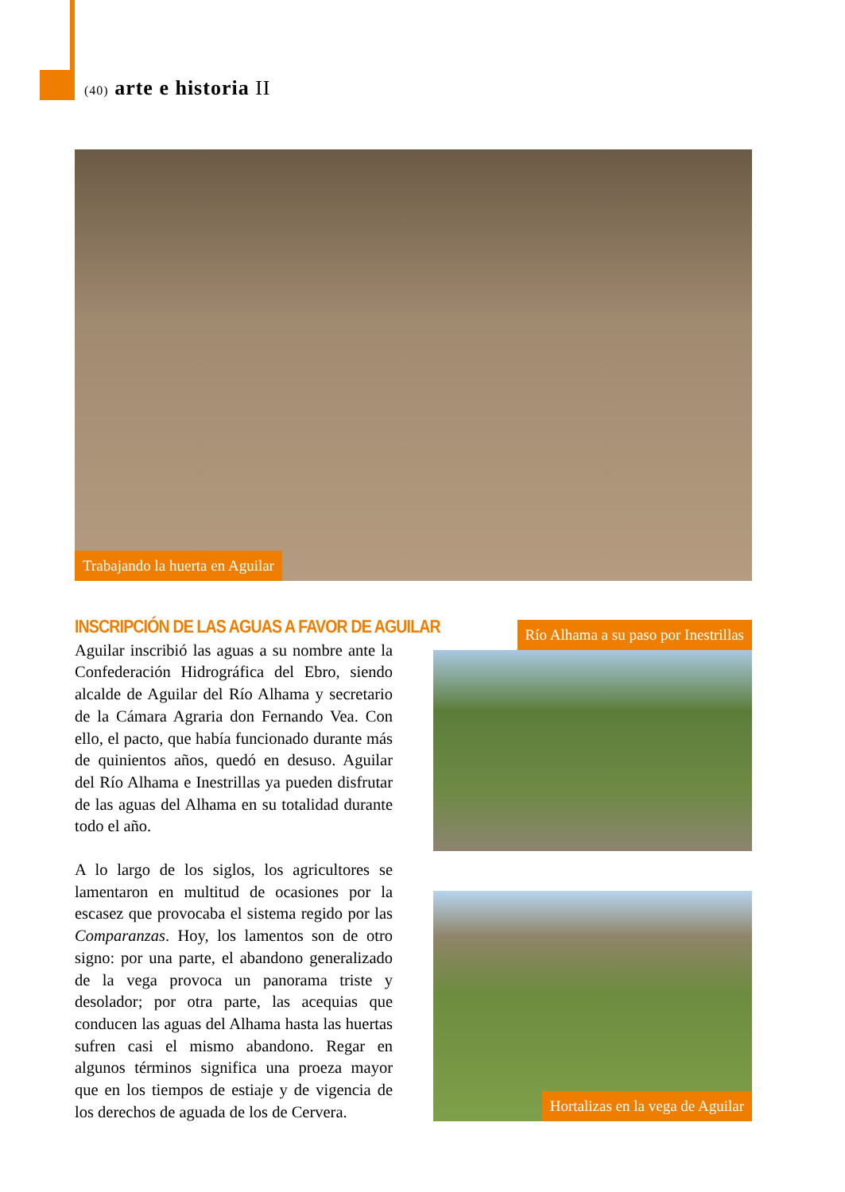(40) arte e historia II
Trabajando la huerta en Aguilar
INSCRIPCIÓN DE LAS AGUAS A FAVOR DE AGUILAR
Aguilar inscribió las aguas a su nombre ante la Confederación Hidrográfica del Ebro, siendo alcalde de Aguilar del Río Alhama y secretario de la Cámara Agraria don Fernando Vea. Con ello, el pacto, que había funcionado durante más de quinientos años, quedó en desuso. Aguilar del Río Alhama e Inestrillas ya pueden disfrutar de las aguas del Alhama en su totalidad durante todo el año.
A lo largo de los siglos, los agricultores se lamentaron en multitud de ocasiones por la escasez que provocaba el sistema regido por las Comparanzas. Hoy, los lamentos son de otro signo: por una parte, el abandono generalizado de la vega provoca un panorama triste y desolador; por otra parte, las acequias que conducen las aguas del Alhama hasta las huertas sufren casi el mismo abandono. Regar en algunos términos significa una proeza mayor que en los tiempos de estiaje y de vigencia de los derechos de aguada de los de Cervera.
Río Alhama a su paso por Inestrillas
Hortalizas en la vega de Aguilar